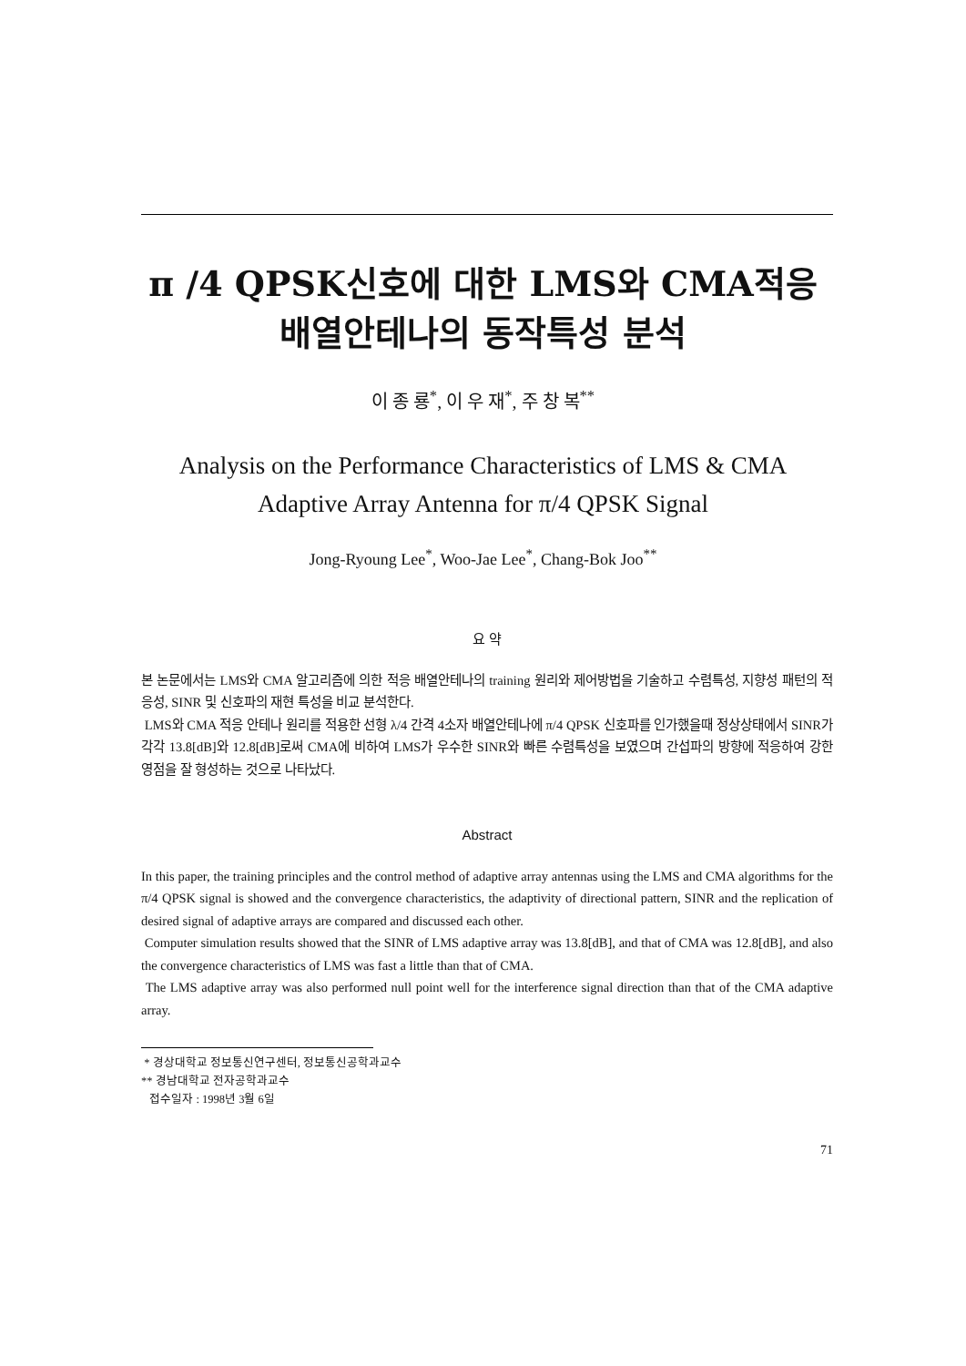π /4 QPSK신호에 대한 LMS와 CMA적응
배열안테나의 동작특성 분석
이 종 룡<sup>*</sup>, 이 우 재<sup>*</sup>, 주 창 복<sup>**</sup>
Analysis on the Performance Characteristics of LMS & CMA
Adaptive Array Antenna for π/4 QPSK Signal
Jong-Ryoung Lee<sup>*</sup>, Woo-Jae Lee<sup>*</sup>, Chang-Bok Joo<sup>**</sup>
요 약
본 논문에서는 LMS와 CMA 알고리즘에 의한 적응 배열안테나의 training 원리와 제어방법을 기술하고 수렴특성, 지향성 패턴의 적응성, SINR 및 신호파의 재현 특성을 비교 분석한다.
LMS와 CMA 적응 안테나 원리를 적용한 선형 λ/4 간격 4소자 배열안테나에 π/4 QPSK 신호파를 인가했을때 정상상태에서 SINR가 각각 13.8[dB]와 12.8[dB]로써 CMA에 비하여 LMS가 우수한 SINR와 빠른 수렴특성을 보였으며 간섭파의 방향에 적응하여 강한 영점을 잘 형성하는 것으로 나타났다.
Abstract
In this paper, the training principles and the control method of adaptive array antennas using the LMS and CMA algorithms for the π/4 QPSK signal is showed and the convergence characteristics, the adaptivity of directional pattern, SINR and the replication of desired signal of adaptive arrays are compared and discussed each other.
Computer simulation results showed that the SINR of LMS adaptive array was 13.8[dB], and that of CMA was 12.8[dB], and also the convergence characteristics of LMS was fast a little than that of CMA.
The LMS adaptive array was also performed null point well for the interference signal direction than that of the CMA adaptive array.
* 경상대학교 정보통신연구센터, 정보통신공학과교수
** 경남대학교 전자공학과교수
접수일자 : 1998년 3월 6일
71